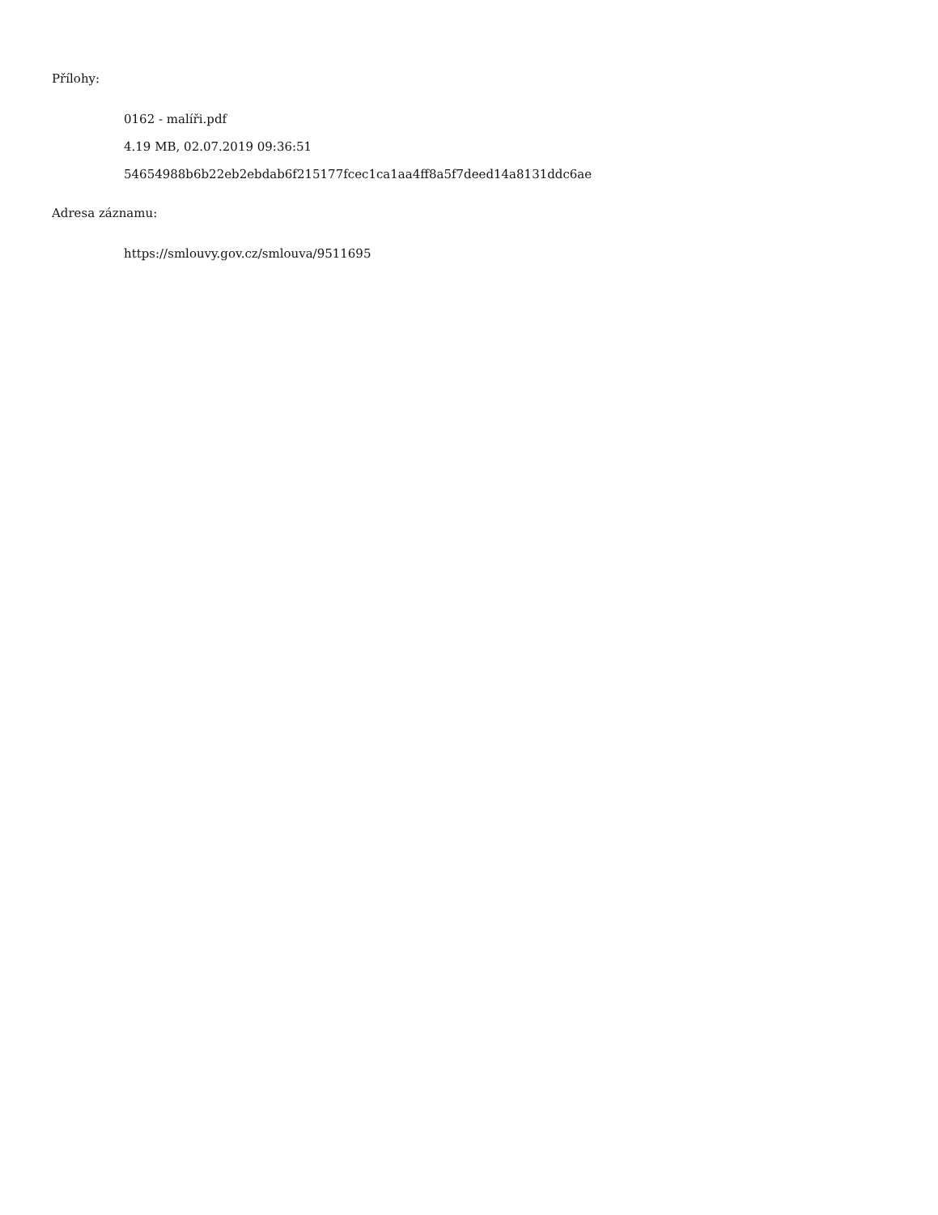Přílohy:
0162 - malíři.pdf
4.19 MB, 02.07.2019 09:36:51
54654988b6b22eb2ebdab6f215177fcec1ca1aa4ff8a5f7deed14a8131ddc6ae
Adresa záznamu:
https://smlouvy.gov.cz/smlouva/9511695